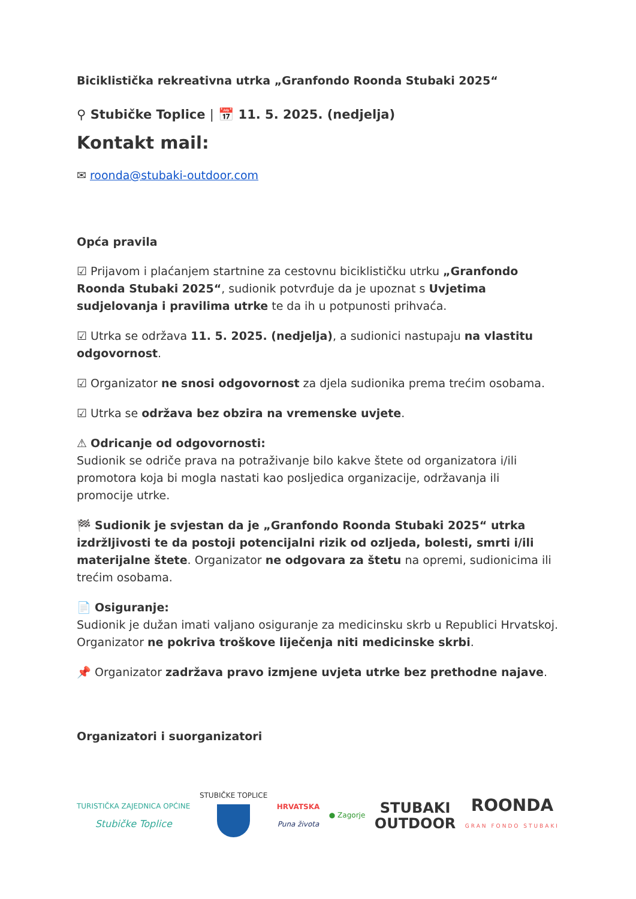Biciklistička rekreativna utrka „Granfondo Roonda Stubaki 2025“
⚲ Stubičke Toplice | 📅 11. 5. 2025. (nedjelja)
Kontakt mail:
✉ roonda@stubaki-outdoor.com
Opća pravila
☑ Prijavom i plaćanjem startnine za cestovnu biciklističku utrku „Granfondo Roonda Stubaki 2025“, sudionik potvrđuje da je upoznat s Uvjetima sudjelovanja i pravilima utrke te da ih u potpunosti prihvaća.
☑ Utrka se održava 11. 5. 2025. (nedjelja), a sudionici nastupaju na vlastitu odgovornost.
☑ Organizator ne snosi odgovornost za djela sudionika prema trećim osobama.
☑ Utrka se održava bez obzira na vremenske uvjete.
⚠ Odricanje od odgovornosti:
Sudionik se odriče prava na potraživanje bilo kakve štete od organizatora i/ili promotora koja bi mogla nastati kao posljedica organizacije, održavanja ili promocije utrke.
🏁 Sudionik je svjestan da je „Granfondo Roonda Stubaki 2025“ utrka izdržljivosti te da postoji potencijalni rizik od ozljeda, bolesti, smrti i/ili materijalne štete. Organizator ne odgovara za štetu na opremi, sudionicima ili trećim osobama.
📄 Osiguranje:
Sudionik je dužan imati valjano osiguranje za medicinsku skrb u Republici Hrvatskoj. Organizator ne pokriva troškove liječenja niti medicinske skrbi.
📌 Organizator zadržava pravo izmjene uvjeta utrke bez prethodne najave.
Organizatori i suorganizatori
TURISTIČKA ZAJEDNICA OPĆINE
Stubičke Toplice
STUBIČKE TOPLICE
HRVATSKA
Puna života
● Zagorje
STUBAKI
OUTDOOR
ROONDA
GRAN FONDO STUBAKI